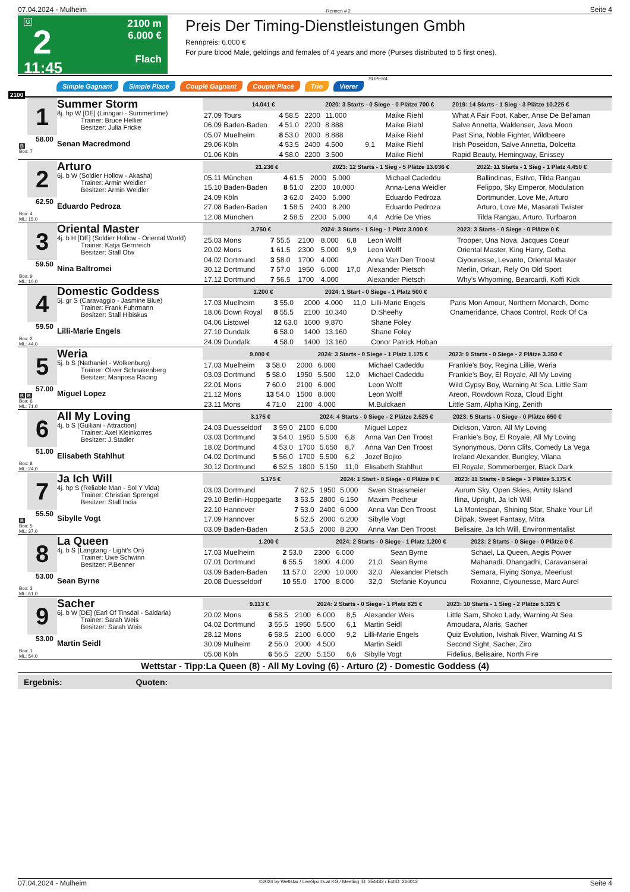07.04.2024 - Mulheim Rennen # 2 Seite 4
G
2
11:45
2100 m
6.000 €
Flach
Preis Der Timing-Dienstleistungen Gmbh
Rennpreis: 6.000 €
For pure blood Male, geldings and females of 4 years and more (Purses distributed to 5 first ones).
Simple Gagnant Simple Placé Couplé Gagnant Couplé Placé Trio Vierer SUPER4
2100
1
58.00
B
Box: 7
Summer Storm
8j. hp W [DE] (Linngari - Summertime)
Trainer: Bruce Hellier
Besitzer: Julia Fricke
Senan Macredmond
| 14.041 € | | | 2020: 3 Starts - 0 Siege - 0 Plätze 700 € | | | 2019: 14 Starts - 1 Sieg - 3 Plätze 10.225 € |
| --- | --- | --- | --- | --- | --- | --- |
| 27.09 Tours | 4 58.5 | 2200 | 11.000 | | Maike Riehl | What A Fair Foot, Kaber, Anse De Bel'aman |
| 06.09 Baden-Baden | 4 51.0 | 2200 | 8.888 | | Maike Riehl | Salve Annetta, Waldenser, Java Moon |
| 05.07 Muelheim | 8 53.0 | 2000 | 8.888 | | Maike Riehl | Past Sina, Noble Fighter, Wildbeere |
| 29.06 Köln | 4 53.5 | 2400 | 4.500 | 9,1 | Maike Riehl | Irish Poseidon, Salve Annetta, Dolcetta |
| 01.06 Köln | 4 58.0 | 2200 | 3.500 | | Maike Riehl | Rapid Beauty, Hemingway, Enissey |
2
62.50
Box: 4
ML: 15,0
Arturo
6j. b W (Soldier Hollow - Akasha)
Trainer: Armin Weidler
Besitzer: Armin Weidler
Eduardo Pedroza
| 21.236 € | | | 2023: 12 Starts - 1 Sieg - 5 Plätze 13.036 € | | | 2022: 11 Starts - 1 Sieg - 1 Platz 4.450 € |
| --- | --- | --- | --- | --- | --- | --- |
| 05.11 München | 4 61.5 | 2000 | 5.000 | | Michael Cadeddu | Ballindinas, Estivo, Tilda Rangau |
| 15.10 Baden-Baden | 8 51.0 | 2200 | 10.000 | | Anna-Lena Weidler | Felippo, Sky Emperor, Modulation |
| 24.09 Köln | 3 62.0 | 2400 | 5.000 | | Eduardo Pedroza | Dortmunder, Love Me, Arturo |
| 27.08 Baden-Baden | 1 58.5 | 2400 | 8.200 | | Eduardo Pedroza | Arturo, Love Me, Masarati Twister |
| 12.08 München | 2 58.5 | 2200 | 5.000 | 4,4 | Adrie De Vries | Tilda Rangau, Arturo, Turfbaron |
3
59.50
Box: 9
ML: 10,0
Oriental Master
4j. b H [DE] (Soldier Hollow - Oriental World)
Trainer: Katja Gernreich
Besitzer: Stall Otw
Nina Baltromei
| 3.750 € | | | 2024: 3 Starts - 1 Sieg - 1 Platz 3.000 € | | | 2023: 3 Starts - 0 Siege - 0 Plätze 0 € |
| --- | --- | --- | --- | --- | --- | --- |
| 25.03 Mons | 7 55.5 | 2100 | 8.000 | 6,8 | Leon Wolff | Trooper, Una Nova, Jacques Coeur |
| 20.02 Mons | 1 61.5 | 2300 | 5.000 | 9,9 | Leon Wolff | Oriental Master, King Harry, Gotha |
| 04.02 Dortmund | 3 58.0 | 1700 | 4.000 | | Anna Van Den Troost | Ciyounesse, Levanto, Oriental Master |
| 30.12 Dortmund | 7 57.0 | 1950 | 6.000 | 17,0 | Alexander Pietsch | Merlin, Orkan, Rely On Old Sport |
| 17.12 Dortmund | 7 56.5 | 1700 | 4.000 | | Alexander Pietsch | Why's Whyoming, Bearcardi, Koffi Kick |
4
59.50
Box: 2
ML: 44,0
Domestic Goddess
5j. gr S (Caravaggio - Jasmine Blue)
Trainer: Frank Fuhrmann
Besitzer: Stall Hibiskus
Lilli-Marie Engels
| 1.200 € | | | 2024: 1 Start - 0 Siege - 1 Platz 500 € | | | |
| --- | --- | --- | --- | --- | --- | --- |
| 17.03 Muelheim | 3 55.0 | 2000 | 4.000 | 11,0 | Lilli-Marie Engels | Paris Mon Amour, Northern Monarch, Dome |
| 18.06 Down Royal | 8 55.5 | 2100 | 10.340 | | D.Sheehy | Onameridance, Chaos Control, Rock Of Ca |
| 04.06 Listowel | 12 63.0 | 1600 | 9.870 | | Shane Foley | |
| 27.10 Dundalk | 6 58.0 | 1400 | 13.160 | | Shane Foley | |
| 24.09 Dundalk | 4 58.0 | 1400 | 13.160 | | Conor Patrick Hoban | |
5
57.00
B B
Box: 6
ML: 71,0
Weria
5j. b S (Nathaniel - Wolkenburg)
Trainer: Oliver Schnakenberg
Besitzer: Mariposa Racing
Miguel Lopez
| 9.000 € | | | 2024: 3 Starts - 0 Siege - 1 Platz 1.175 € | | | 2023: 9 Starts - 0 Siege - 2 Plätze 3.350 € |
| --- | --- | --- | --- | --- | --- | --- |
| 17.03 Muelheim | 3 58.0 | 2000 | 6.000 | | Michael Cadeddu | Frankie's Boy, Regina Lillie, Weria |
| 03.03 Dortmund | 5 58.0 | 1950 | 5.500 | 12,0 | Michael Cadeddu | Frankie's Boy, El Royale, All My Loving |
| 22.01 Mons | 7 60.0 | 2100 | 6.000 | | Leon Wolff | Wild Gypsy Boy, Warning At Sea, Little Sam |
| 21.12 Mons | 13 54.0 | 1500 | 8.000 | | Leon Wolff | Areon, Rowdown Roza, Cloud Eight |
| 23.11 Mons | 4 71.0 | 2100 | 4.000 | | M.Bulckaen | Little Sam, Alpha King, Zenith |
6
51.00
Box: 8
ML: 24,0
All My Loving
4j. b S (Guiliani - Attraction)
Trainer: Axel Kleinkorres
Besitzer: J.Stadler
Elisabeth Stahlhut
| 3.175 € | | | 2024: 4 Starts - 0 Siege - 2 Plätze 2.525 € | | | 2023: 5 Starts - 0 Siege - 0 Plätze 650 € |
| --- | --- | --- | --- | --- | --- | --- |
| 24.03 Duesseldorf | 3 59.0 | 2100 | 6.000 | | Miguel Lopez | Dickson, Varon, All My Loving |
| 03.03 Dortmund | 3 54.0 | 1950 | 5.500 | 6,8 | Anna Van Den Troost | Frankie's Boy, El Royale, All My Loving |
| 18.02 Dortmund | 4 53.0 | 1700 | 5.650 | 8,7 | Anna Van Den Troost | Synonymous, Donn Clifs, Comedy La Vega |
| 04.02 Dortmund | 5 56.0 | 1700 | 5.500 | 6,2 | Jozef Bojko | Ireland Alexander, Bungley, Vilana |
| 30.12 Dortmund | 6 52.5 | 1800 | 5.150 | 11,0 | Elisabeth Stahlhut | El Royale, Sommerberger, Black Dark |
7
55.50
B
Box: 5
ML: 37,0
Ja Ich Will
4j. hp S (Reliable Man - Sol Y Vida)
Trainer: Christian Sprengel
Besitzer: Stall India
Sibylle Vogt
| 5.175 € | | | 2024: 1 Start - 0 Siege - 0 Plätze 0 € | | | 2023: 11 Starts - 0 Siege - 3 Plätze 5.175 € |
| --- | --- | --- | --- | --- | --- | --- |
| 03.03 Dortmund | 7 62.5 | 1950 | 5.000 | | Swen Strassmeier | Aurum Sky, Open Skies, Amity Island |
| 29.10 Berlin-Hoppegarte | 3 53.5 | 2800 | 6.150 | | Maxim Pecheur | Ilina, Upright, Ja Ich Will |
| 22.10 Hannover | 7 53.0 | 2400 | 6.000 | | Anna Van Den Troost | La Montespan, Shining Star, Shake Your Lif |
| 17.09 Hannover | 5 52.5 | 2000 | 6.200 | | Sibylle Vogt | Dilpak, Sweet Fantasy, Mitra |
| 03.09 Baden-Baden | 2 53.5 | 2000 | 8.200 | | Anna Van Den Troost | Belisaire, Ja Ich Will, Environmentalist |
8
53.00
Box: 3
ML: 61,0
La Queen
4j. b S (Langtang - Light's On)
Trainer: Uwe Schwinn
Besitzer: P.Benner
Sean Byrne
| 1.200 € | | | 2024: 2 Starts - 0 Siege - 1 Platz 1.200 € | | | 2023: 2 Starts - 0 Siege - 0 Plätze 0 € |
| --- | --- | --- | --- | --- | --- | --- |
| 17.03 Muelheim | 2 53.0 | 2300 | 6.000 | | Sean Byrne | Schael, La Queen, Aegis Power |
| 07.01 Dortmund | 6 55.5 | 1800 | 4.000 | 21,0 | Sean Byrne | Mahanadi, Dhangadhi, Caravanserai |
| 03.09 Baden-Baden | 11 57.0 | 2200 | 10.000 | 32,0 | Alexander Pietsch | Semara, Flying Sonya, Meerlust |
| 20.08 Duesseldorf | 10 55.0 | 1700 | 8.000 | 32,0 | Stefanie Koyuncu | Roxanne, Ciyounesse, Marc Aurel |
9
53.00
Box: 1
ML: 54,0
Sacher
6j. b W [DE] (Earl Of Tinsdal - Saldaria)
Trainer: Sarah Weis
Besitzer: Sarah Weis
Martin Seidl
| 9.113 € | | | 2024: 2 Starts - 0 Siege - 1 Platz 825 € | | | 2023: 10 Starts - 1 Sieg - 2 Plätze 5.325 € |
| --- | --- | --- | --- | --- | --- | --- |
| 20.02 Mons | 6 58.5 | 2100 | 6.000 | 8,5 | Alexander Weis | Little Sam, Shoko Lady, Warning At Sea |
| 04.02 Dortmund | 3 55.5 | 1950 | 5.500 | 6,1 | Martin Seidl | Amoudara, Alaris, Sacher |
| 28.12 Mons | 6 58.5 | 2100 | 6.000 | 9,2 | Lilli-Marie Engels | Quiz Evolution, Ivishak River, Warning At S |
| 30.09 Mulheim | 2 56.0 | 2000 | 4.500 | | Martin Seidl | Second Sight, Sacher, Ziro |
| 05.08 Köln | 6 56.5 | 2200 | 5.150 | 6,6 | Sibylle Vogt | Fidelius, Belisaire, North Fire |
Wettstar - Tipp:La Queen (8) - All My Loving (6) - Arturo (2) - Domestic Goddess (4)
Ergebnis: Quoten:
07.04.2024 - Mulheim ©2024 by Wettstar / LiveSports.at KG / Meeting ID: 354482 / ExtID: 266012 Seite 4